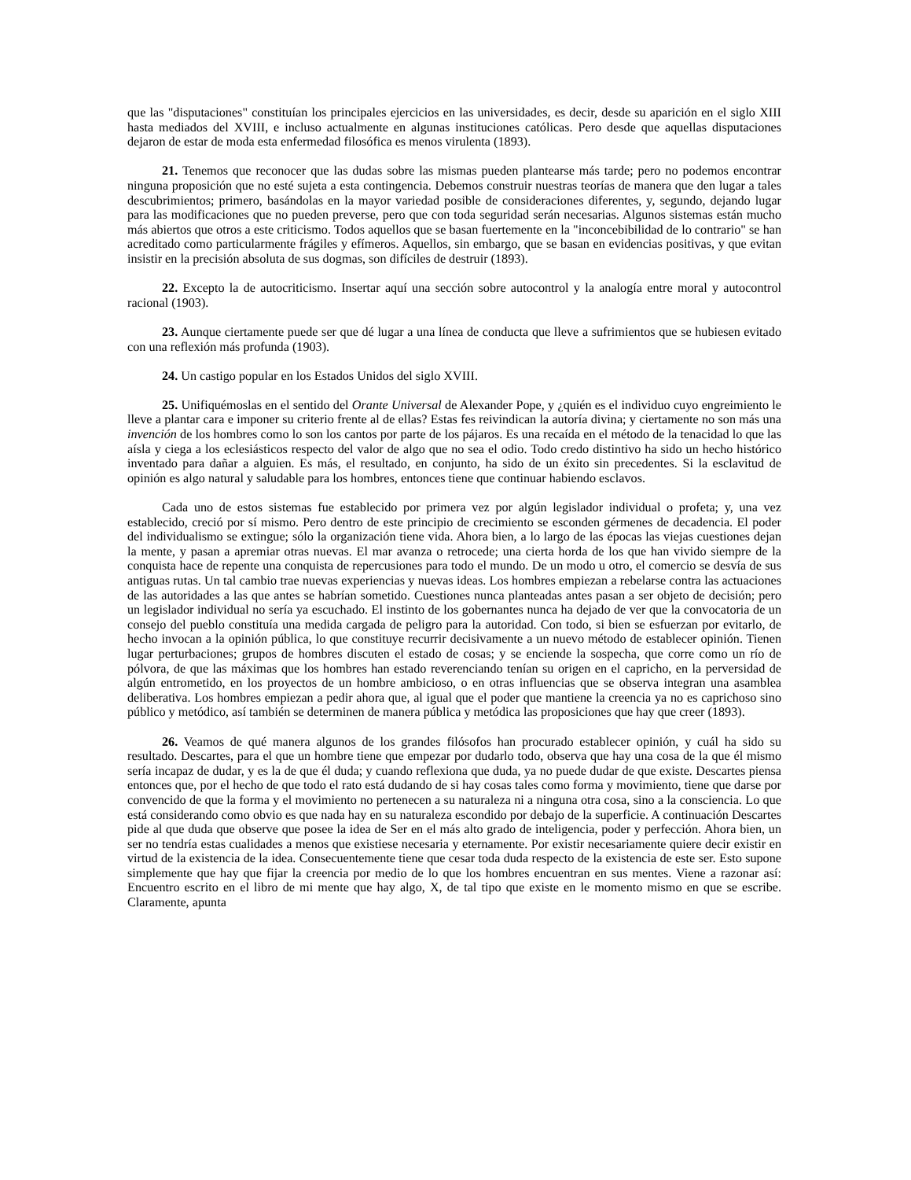que las "disputaciones" constituían los principales ejercicios en las universidades, es decir, desde su aparición en el siglo XIII hasta mediados del XVIII, e incluso actualmente en algunas instituciones católicas. Pero desde que aquellas disputaciones dejaron de estar de moda esta enfermedad filosófica es menos virulenta (1893).
21. Tenemos que reconocer que las dudas sobre las mismas pueden plantearse más tarde; pero no podemos encontrar ninguna proposición que no esté sujeta a esta contingencia. Debemos construir nuestras teorías de manera que den lugar a tales descubrimientos; primero, basándolas en la mayor variedad posible de consideraciones diferentes, y, segundo, dejando lugar para las modificaciones que no pueden preverse, pero que con toda seguridad serán necesarias. Algunos sistemas están mucho más abiertos que otros a este criticismo. Todos aquellos que se basan fuertemente en la "inconcebibilidad de lo contrario" se han acreditado como particularmente frágiles y efímeros. Aquellos, sin embargo, que se basan en evidencias positivas, y que evitan insistir en la precisión absoluta de sus dogmas, son difíciles de destruir (1893).
22. Excepto la de autocriticismo. Insertar aquí una sección sobre autocontrol y la analogía entre moral y autocontrol racional (1903).
23. Aunque ciertamente puede ser que dé lugar a una línea de conducta que lleve a sufrimientos que se hubiesen evitado con una reflexión más profunda (1903).
24. Un castigo popular en los Estados Unidos del siglo XVIII.
25. Unifiquémoslas en el sentido del Orante Universal de Alexander Pope, y ¿quién es el individuo cuyo engreimiento le lleve a plantar cara e imponer su criterio frente al de ellas? Estas fes reivindican la autoría divina; y ciertamente no son más una invención de los hombres como lo son los cantos por parte de los pájaros. Es una recaída en el método de la tenacidad lo que las aísla y ciega a los eclesiásticos respecto del valor de algo que no sea el odio. Todo credo distintivo ha sido un hecho histórico inventado para dañar a alguien. Es más, el resultado, en conjunto, ha sido de un éxito sin precedentes. Si la esclavitud de opinión es algo natural y saludable para los hombres, entonces tiene que continuar habiendo esclavos.
Cada uno de estos sistemas fue establecido por primera vez por algún legislador individual o profeta; y, una vez establecido, creció por sí mismo. Pero dentro de este principio de crecimiento se esconden gérmenes de decadencia. El poder del individualismo se extingue; sólo la organización tiene vida. Ahora bien, a lo largo de las épocas las viejas cuestiones dejan la mente, y pasan a apremiar otras nuevas. El mar avanza o retrocede; una cierta horda de los que han vivido siempre de la conquista hace de repente una conquista de repercusiones para todo el mundo. De un modo u otro, el comercio se desvía de sus antiguas rutas. Un tal cambio trae nuevas experiencias y nuevas ideas. Los hombres empiezan a rebelarse contra las actuaciones de las autoridades a las que antes se habrían sometido. Cuestiones nunca planteadas antes pasan a ser objeto de decisión; pero un legislador individual no sería ya escuchado. El instinto de los gobernantes nunca ha dejado de ver que la convocatoria de un consejo del pueblo constituía una medida cargada de peligro para la autoridad. Con todo, si bien se esfuerzan por evitarlo, de hecho invocan a la opinión pública, lo que constituye recurrir decisivamente a un nuevo método de establecer opinión. Tienen lugar perturbaciones; grupos de hombres discuten el estado de cosas; y se enciende la sospecha, que corre como un río de pólvora, de que las máximas que los hombres han estado reverenciando tenían su origen en el capricho, en la perversidad de algún entrometido, en los proyectos de un hombre ambicioso, o en otras influencias que se observa integran una asamblea deliberativa. Los hombres empiezan a pedir ahora que, al igual que el poder que mantiene la creencia ya no es caprichoso sino público y metódico, así también se determinen de manera pública y metódica las proposiciones que hay que creer (1893).
26. Veamos de qué manera algunos de los grandes filósofos han procurado establecer opinión, y cuál ha sido su resultado. Descartes, para el que un hombre tiene que empezar por dudarlo todo, observa que hay una cosa de la que él mismo sería incapaz de dudar, y es la de que él duda; y cuando reflexiona que duda, ya no puede dudar de que existe. Descartes piensa entonces que, por el hecho de que todo el rato está dudando de si hay cosas tales como forma y movimiento, tiene que darse por convencido de que la forma y el movimiento no pertenecen a su naturaleza ni a ninguna otra cosa, sino a la consciencia. Lo que está considerando como obvio es que nada hay en su naturaleza escondido por debajo de la superficie. A continuación Descartes pide al que duda que observe que posee la idea de Ser en el más alto grado de inteligencia, poder y perfección. Ahora bien, un ser no tendría estas cualidades a menos que existiese necesaria y eternamente. Por existir necesariamente quiere decir existir en virtud de la existencia de la idea. Consecuentemente tiene que cesar toda duda respecto de la existencia de este ser. Esto supone simplemente que hay que fijar la creencia por medio de lo que los hombres encuentran en sus mentes. Viene a razonar así: Encuentro escrito en el libro de mi mente que hay algo, X, de tal tipo que existe en le momento mismo en que se escribe. Claramente, apunta